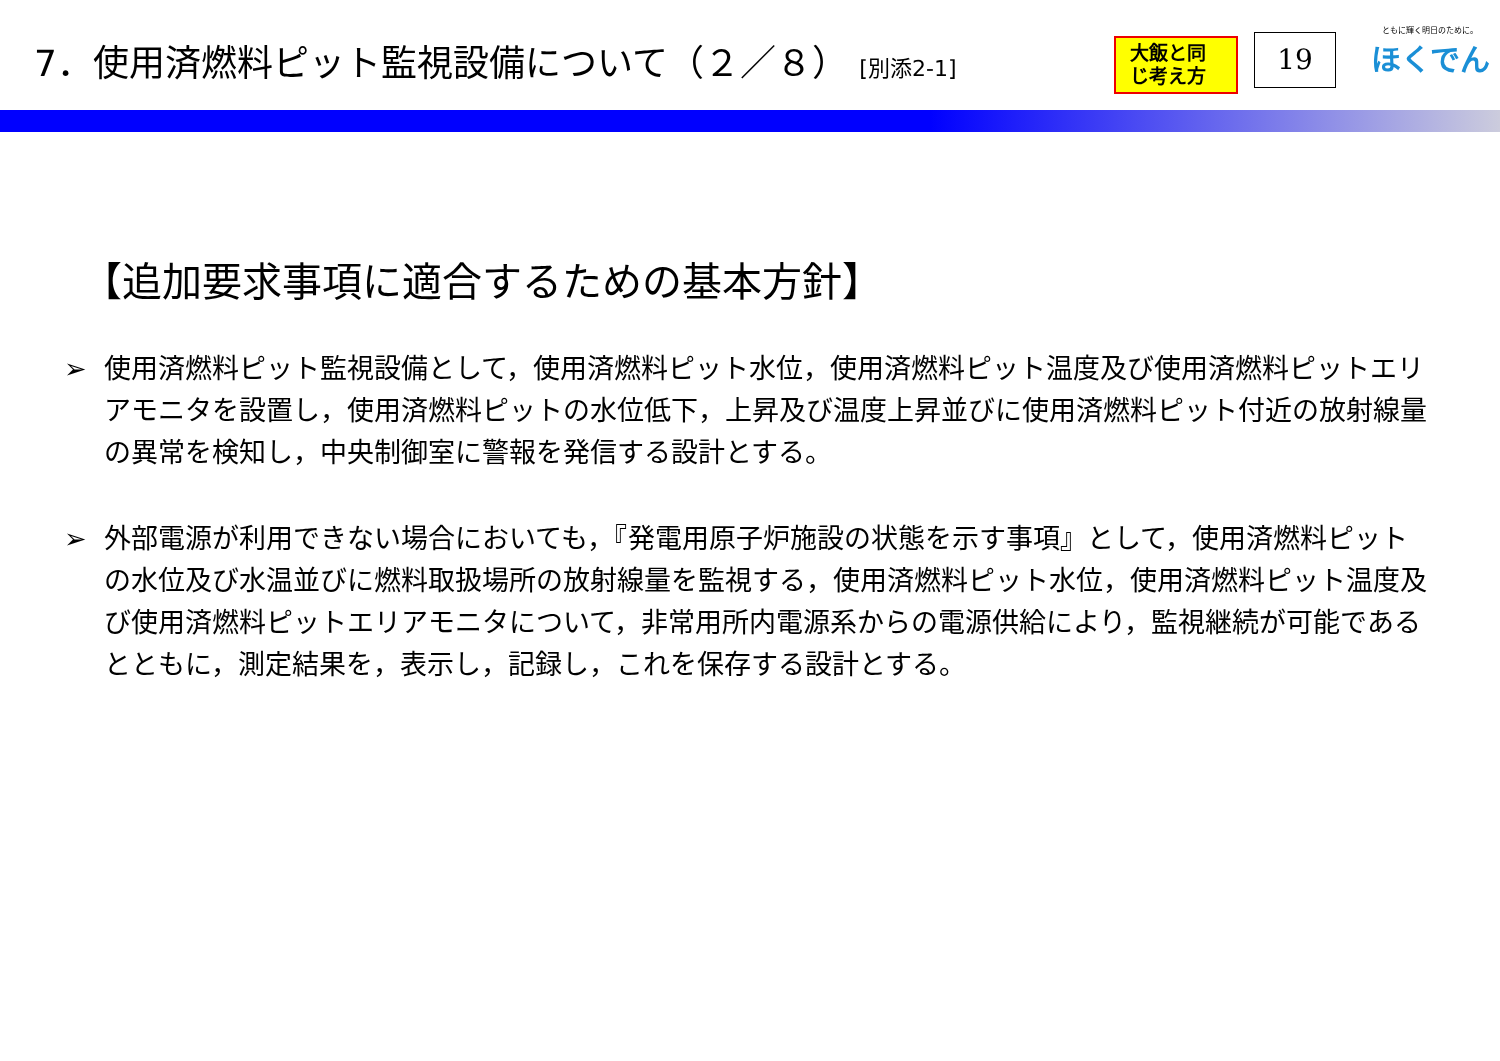7．使用済燃料ピット監視設備について（２／８） [別添2-1]
大飯と同じ考え方
19
ともに輝く明日のために。
ほくでん
【追加要求事項に適合するための基本方針】
➢ 使用済燃料ピット監視設備として，使用済燃料ピット水位，使用済燃料ピット温度及び使用済燃料ピットエリアモニタを設置し，使用済燃料ピットの水位低下，上昇及び温度上昇並びに使用済燃料ピット付近の放射線量の異常を検知し，中央制御室に警報を発信する設計とする。
➢ 外部電源が利用できない場合においても，『発電用原子炉施設の状態を示す事項』として，使用済燃料ピットの水位及び水温並びに燃料取扱場所の放射線量を監視する，使用済燃料ピット水位，使用済燃料ピット温度及び使用済燃料ピットエリアモニタについて，非常用所内電源系からの電源供給により，監視継続が可能であるとともに，測定結果を，表示し，記録し，これを保存する設計とする。